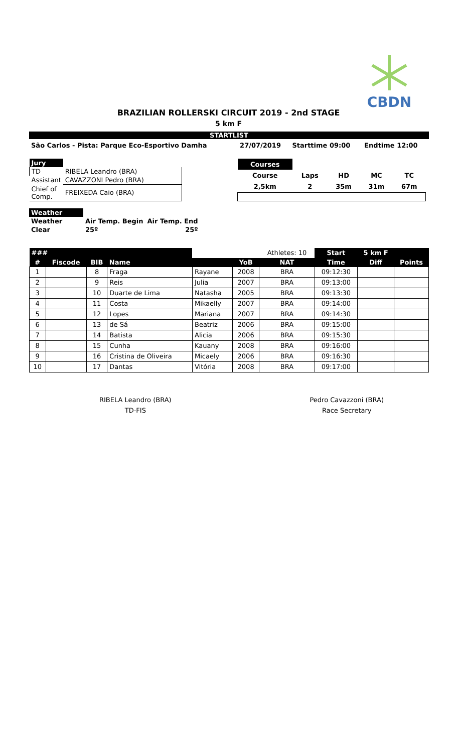CBDN
BRAZILIAN ROLLERSKI CIRCUIT 2019 - 2nd STAGE
5 km F
STARTLIST
| São Carlos - Pista: Parque Eco-Esportivo Damha | 27/07/2019 | Starttime 09:00 | Endtime 12:00 |
| Jury | |
| TD | RIBELA Leandro (BRA) |
| Assistant | CAVAZZONI Pedro (BRA) |
| Chief of Comp. | FREIXEDA Caio (BRA) |
| Courses | | | | |
| Course | Laps | HD | MC | TC |
| 2,5km | 2 | 35m | 31m | 67m |
| Weather | | |
| Weather | Air Temp. Begin | Air Temp. End |
| Clear | 25º | 25º |
| ### | | | | | | Athletes: 10 | Start | 5 km F | |
| # | Fiscode | BIB | Name | | YoB | NAT | Time | Diff | Points |
| 1 | | 8 | Fraga | Rayane | 2008 | BRA | 09:12:30 | | |
| 2 | | 9 | Reis | Julia | 2007 | BRA | 09:13:00 | | |
| 3 | | 10 | Duarte de Lima | Natasha | 2005 | BRA | 09:13:30 | | |
| 4 | | 11 | Costa | Mikaelly | 2007 | BRA | 09:14:00 | | |
| 5 | | 12 | Lopes | Mariana | 2007 | BRA | 09:14:30 | | |
| 6 | | 13 | de Sá | Beatriz | 2006 | BRA | 09:15:00 | | |
| 7 | | 14 | Batista | Alicia | 2006 | BRA | 09:15:30 | | |
| 8 | | 15 | Cunha | Kauany | 2008 | BRA | 09:16:00 | | |
| 9 | | 16 | Cristina de Oliveira | Micaely | 2006 | BRA | 09:16:30 | | |
| 10 | | 17 | Dantas | Vitória | 2008 | BRA | 09:17:00 | | |
RIBELA Leandro (BRA)
TD-FIS
Pedro Cavazzoni (BRA)
Race Secretary